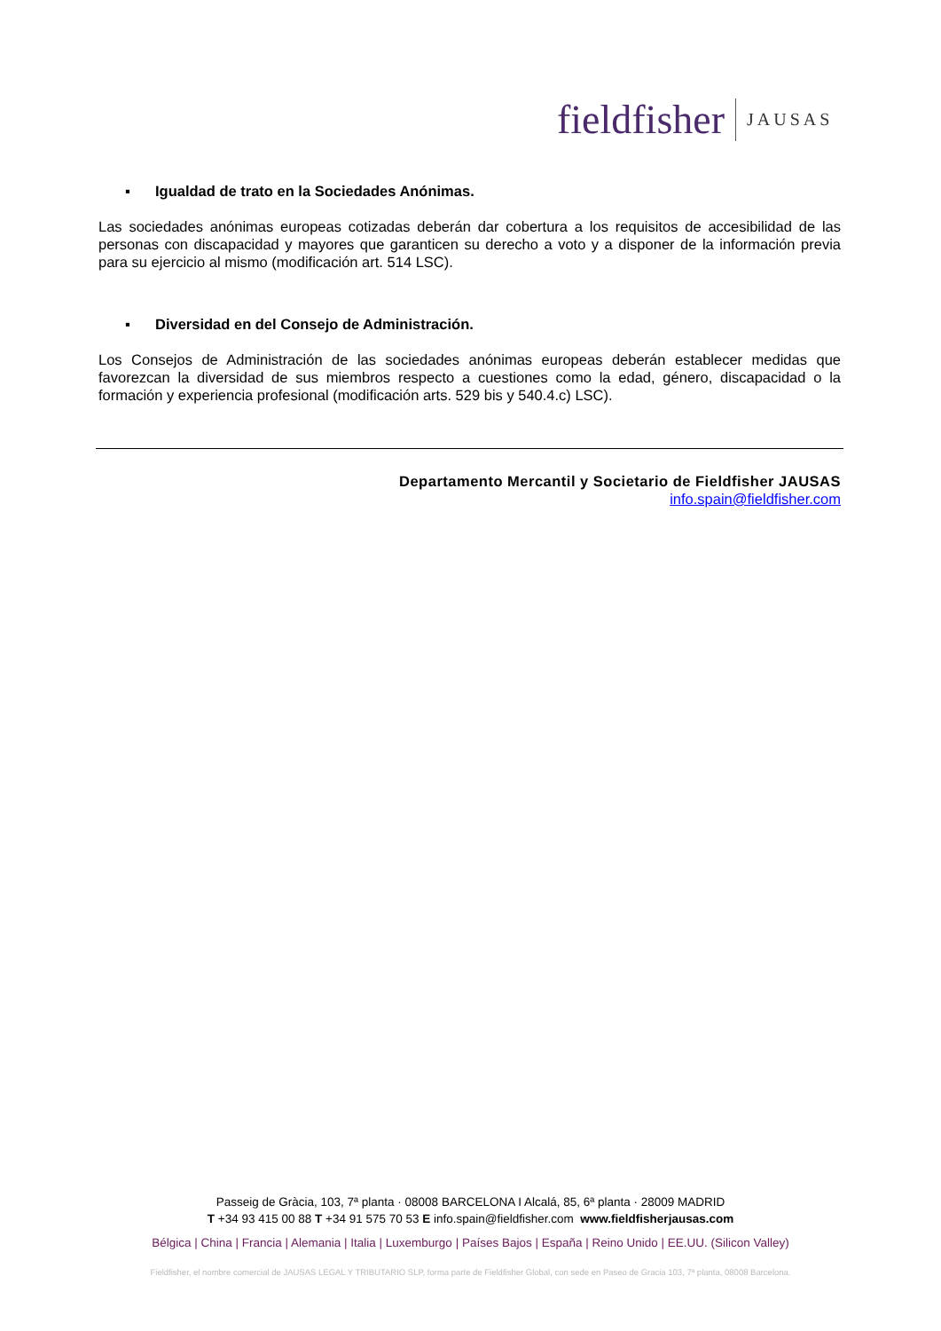fieldfisher JAUSAS
▪ Igualdad de trato en la Sociedades Anónimas.
Las sociedades anónimas europeas cotizadas deberán dar cobertura a los requisitos de accesibilidad de las personas con discapacidad y mayores que garanticen su derecho a voto y a disponer de la información previa para su ejercicio al mismo (modificación art. 514 LSC).
▪ Diversidad en del Consejo de Administración.
Los Consejos de Administración de las sociedades anónimas europeas deberán establecer medidas que favorezcan la diversidad de sus miembros respecto a cuestiones como la edad, género, discapacidad o la formación y experiencia profesional (modificación arts. 529 bis y 540.4.c) LSC).
Departamento Mercantil y Societario de Fieldfisher JAUSAS
info.spain@fieldfisher.com
Passeig de Gràcia, 103, 7ª planta · 08008 BARCELONA I Alcalá, 85, 6ª planta · 28009 MADRID
T +34 93 415 00 88 T +34 91 575 70 53 E info.spain@fieldfisher.com www.fieldfisherjausas.com
Bélgica | China | Francia | Alemania | Italia | Luxemburgo | Países Bajos | España | Reino Unido | EE.UU. (Silicon Valley)
Fieldfisher, el nombre comercial de JAUSAS LEGAL Y TRIBUTARIO SLP, forma parte de Fieldfisher Global, con sede en Paseo de Gracia 103, 7ª planta, 08008 Barcelona.